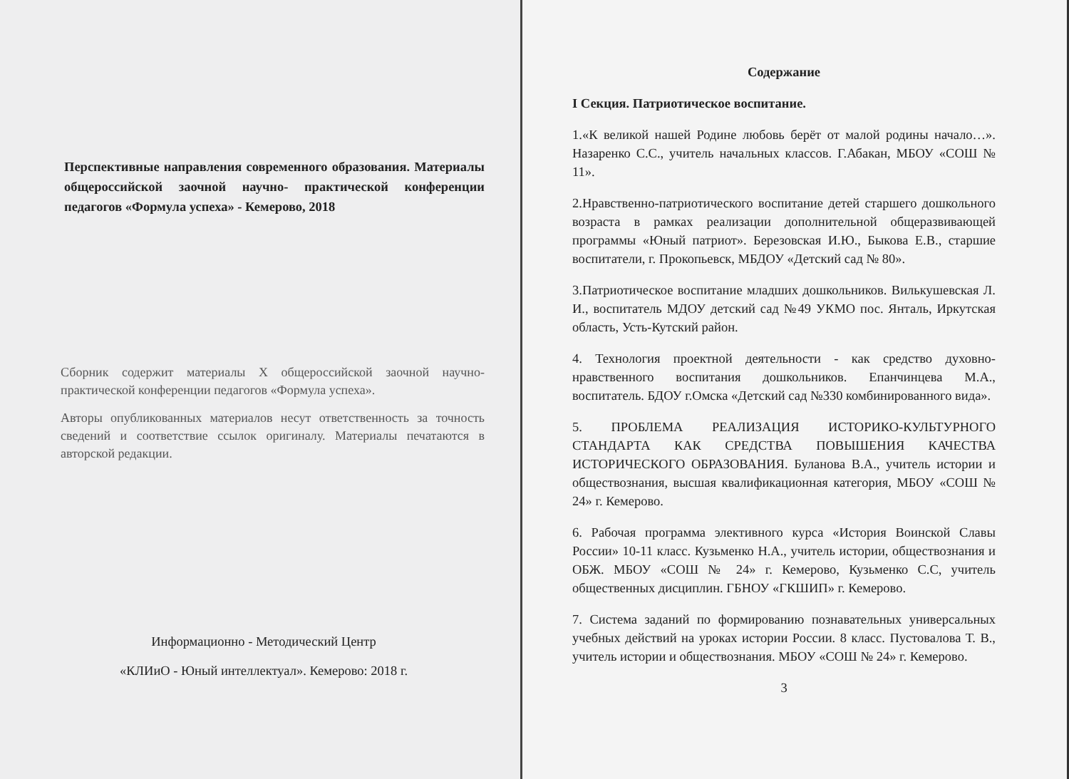Перспективные направления современного образования. Материалы общероссийской заочной научно- практической конференции педагогов «Формула успеха» - Кемерово, 2018
Сборник содержит материалы X общероссийской заочной научно-практической конференции педагогов «Формула успеха».
Авторы опубликованных материалов несут ответственность за точность сведений и соответствие ссылок оригиналу. Материалы печатаются в авторской редакции.
Информационно - Методический Центр
«КЛИиО - Юный интеллектуал». Кемерово: 2018 г.
Содержание
I Секция. Патриотическое воспитание.
1.«К великой нашей Родине любовь берёт от малой родины начало…». Назаренко С.С., учитель начальных классов. Г.Абакан, МБОУ «СОШ № 11».
2.Нравственно-патриотического воспитание детей старшего дошкольного возраста в рамках реализации дополнительной общеразвивающей программы «Юный патриот». Березовская И.Ю., Быкова Е.В., старшие воспитатели, г. Прокопьевск, МБДОУ «Детский сад № 80».
3.Патриотическое воспитание младших дошкольников. Вилькушевская Л. И., воспитатель МДОУ детский сад №49 УКМО пос. Янталь, Иркутская область, Усть-Кутский район.
4. Технология проектной деятельности - как средство духовно-нравственного воспитания дошкольников. Епанчинцева М.А., воспитатель. БДОУ г.Омска «Детский сад №330 комбинированного вида».
5. ПРОБЛЕМА РЕАЛИЗАЦИЯ ИСТОРИКО-КУЛЬТУРНОГО СТАНДАРТА КАК СРЕДСТВА ПОВЫШЕНИЯ КАЧЕСТВА ИСТОРИЧЕСКОГО ОБРАЗОВАНИЯ. Буланова В.А., учитель истории и обществознания, высшая квалификационная категория, МБОУ «СОШ № 24» г. Кемерово.
6. Рабочая программа элективного курса «История Воинской Славы России» 10-11 класс. Кузьменко Н.А., учитель истории, обществознания и ОБЖ. МБОУ «СОШ № 24» г. Кемерово, Кузьменко С.С, учитель общественных дисциплин. ГБНОУ «ГКШИП» г. Кемерово.
7. Система заданий по формированию познавательных универсальных учебных действий на уроках истории России. 8 класс. Пустовалова Т. В., учитель истории и обществознания. МБОУ «СОШ № 24» г. Кемерово.
3